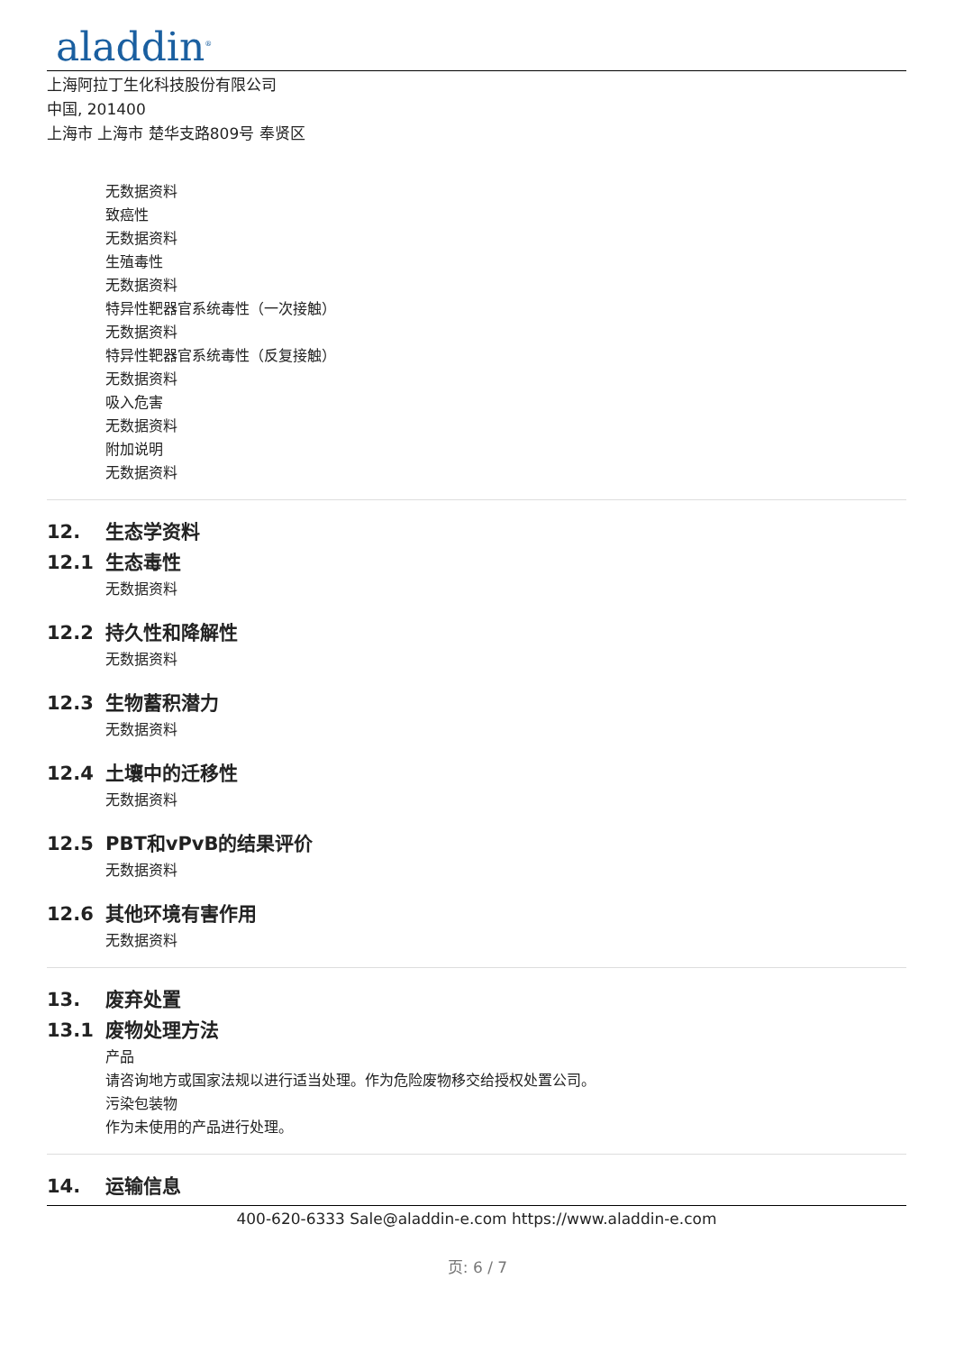aladdin<sup>®</sup>
上海阿拉丁生化科技股份有限公司
中国, 201400
上海市 上海市 楚华支路809号 奉贤区
无数据资料
致癌性
无数据资料
生殖毒性
无数据资料
特异性靶器官系统毒性（一次接触）
无数据资料
特异性靶器官系统毒性（反复接触）
无数据资料
吸入危害
无数据资料
附加说明
无数据资料
12. 生态学资料
12.1 生态毒性
无数据资料
12.2 持久性和降解性
无数据资料
12.3 生物蓄积潜力
无数据资料
12.4 土壤中的迁移性
无数据资料
12.5 PBT和vPvB的结果评价
无数据资料
12.6 其他环境有害作用
无数据资料
13. 废弃处置
13.1 废物处理方法
产品
请咨询地方或国家法规以进行适当处理。作为危险废物移交给授权处置公司。
污染包装物
作为未使用的产品进行处理。
14. 运输信息
400-620-6333 Sale@aladdin-e.com https://www.aladdin-e.com
页: 6 / 7